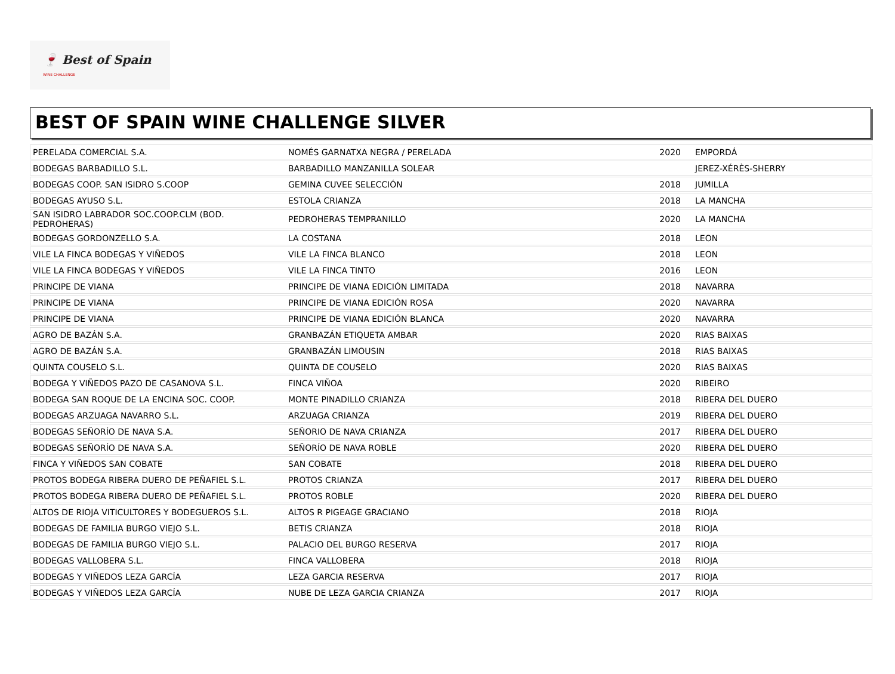🍷 Best of Spain
WINE CHALLENGE
BEST OF SPAIN WINE CHALLENGE SILVER
| PERELADA COMERCIAL S.A. | NOMÉS GARNATXA NEGRA / PERELADA | 2020 | EMPORDÁ |
| BODEGAS BARBADILLO S.L. | BARBADILLO MANZANILLA SOLEAR | | JEREZ-XÉRÈS-SHERRY |
| BODEGAS COOP. SAN ISIDRO S.COOP | GEMINA CUVEE SELECCIÓN | 2018 | JUMILLA |
| BODEGAS AYUSO S.L. | ESTOLA CRIANZA | 2018 | LA MANCHA |
| SAN ISIDRO LABRADOR SOC.COOP.CLM (BOD. PEDROHERAS) | PEDROHERAS TEMPRANILLO | 2020 | LA MANCHA |
| BODEGAS GORDONZELLO S.A. | LA COSTANA | 2018 | LEON |
| VILE LA FINCA BODEGAS Y VIÑEDOS | VILE LA FINCA BLANCO | 2018 | LEON |
| VILE LA FINCA BODEGAS Y VIÑEDOS | VILE LA FINCA TINTO | 2016 | LEON |
| PRINCIPE DE VIANA | PRINCIPE DE VIANA EDICIÓN LIMITADA | 2018 | NAVARRA |
| PRINCIPE DE VIANA | PRINCIPE DE VIANA EDICIÓN ROSA | 2020 | NAVARRA |
| PRINCIPE DE VIANA | PRINCIPE DE VIANA EDICIÓN BLANCA | 2020 | NAVARRA |
| AGRO DE BAZÁN S.A. | GRANBAZÁN ETIQUETA AMBAR | 2020 | RIAS BAIXAS |
| AGRO DE BAZÁN S.A. | GRANBAZÁN LIMOUSIN | 2018 | RIAS BAIXAS |
| QUINTA COUSELO S.L. | QUINTA DE COUSELO | 2020 | RIAS BAIXAS |
| BODEGA Y VIÑEDOS PAZO DE CASANOVA S.L. | FINCA VIÑOA | 2020 | RIBEIRO |
| BODEGA SAN ROQUE DE LA ENCINA SOC. COOP. | MONTE PINADILLO CRIANZA | 2018 | RIBERA DEL DUERO |
| BODEGAS ARZUAGA NAVARRO S.L. | ARZUAGA CRIANZA | 2019 | RIBERA DEL DUERO |
| BODEGAS SEÑORÍO DE NAVA S.A. | SEÑORIO DE NAVA CRIANZA | 2017 | RIBERA DEL DUERO |
| BODEGAS SEÑORÍO DE NAVA S.A. | SEÑORÍO DE NAVA ROBLE | 2020 | RIBERA DEL DUERO |
| FINCA Y VIÑEDOS SAN COBATE | SAN COBATE | 2018 | RIBERA DEL DUERO |
| PROTOS BODEGA RIBERA DUERO DE PEÑAFIEL S.L. | PROTOS CRIANZA | 2017 | RIBERA DEL DUERO |
| PROTOS BODEGA RIBERA DUERO DE PEÑAFIEL S.L. | PROTOS ROBLE | 2020 | RIBERA DEL DUERO |
| ALTOS DE RIOJA VITICULTORES Y BODEGUEROS S.L. | ALTOS R PIGEAGE GRACIANO | 2018 | RIOJA |
| BODEGAS DE FAMILIA BURGO VIEJO S.L. | BETIS CRIANZA | 2018 | RIOJA |
| BODEGAS DE FAMILIA BURGO VIEJO S.L. | PALACIO DEL BURGO RESERVA | 2017 | RIOJA |
| BODEGAS VALLOBERA S.L. | FINCA VALLOBERA | 2018 | RIOJA |
| BODEGAS Y VIÑEDOS LEZA GARCÍA | LEZA GARCIA RESERVA | 2017 | RIOJA |
| BODEGAS Y VIÑEDOS LEZA GARCÍA | NUBE DE LEZA GARCIA CRIANZA | 2017 | RIOJA |